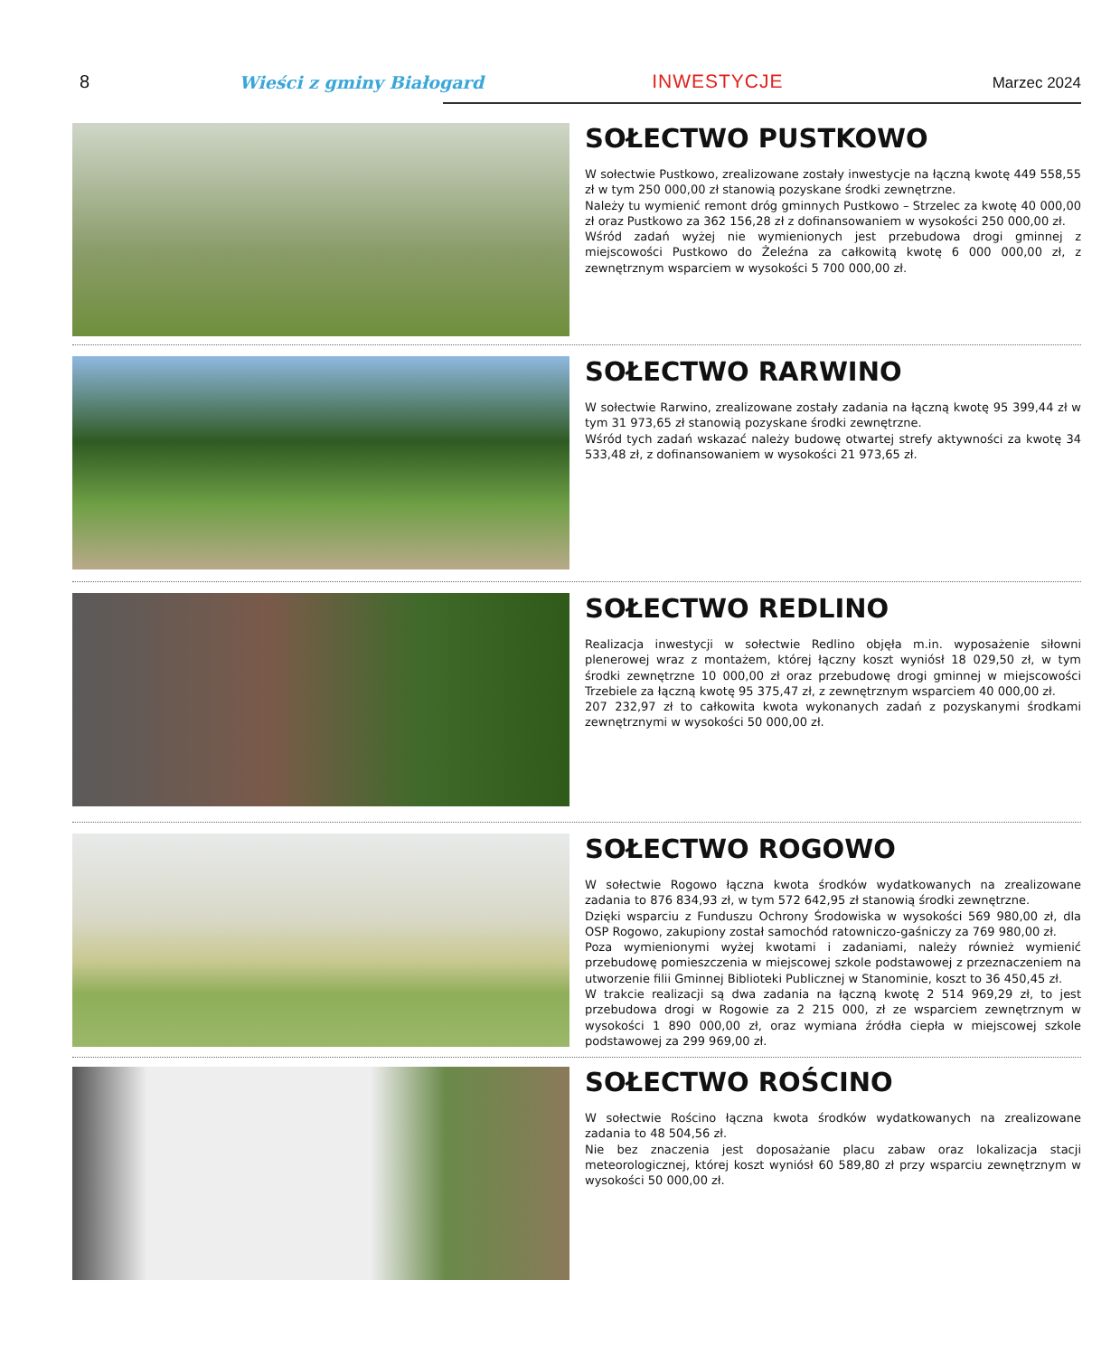8 Wieści z gminy Białogard INWESTYCJE Marzec 2024
SOŁECTWO PUSTKOWO
W sołectwie Pustkowo, zrealizowane zostały inwestycje na łączną kwotę 449 558,55 zł w tym 250 000,00 zł stanowią pozyskane środki zewnętrzne.
Należy tu wymienić remont dróg gminnych Pustkowo – Strzelec za kwotę 40 000,00 zł oraz Pustkowo za 362 156,28 zł z dofinansowaniem w wysokości 250 000,00 zł.
Wśród zadań wyżej nie wymienionych jest przebudowa drogi gminnej z miejscowości Pustkowo do Żeleźna za całkowitą kwotę 6 000 000,00 zł, z zewnętrznym wsparciem w wysokości 5 700 000,00 zł.
SOŁECTWO RARWINO
W sołectwie Rarwino, zrealizowane zostały zadania na łączną kwotę 95 399,44 zł w tym 31 973,65 zł stanowią pozyskane środki zewnętrzne.
Wśród tych zadań wskazać należy budowę otwartej strefy aktywności za kwotę 34 533,48 zł, z dofinansowaniem w wysokości 21 973,65 zł.
SOŁECTWO REDLINO
Realizacja inwestycji w sołectwie Redlino objęła m.in. wyposażenie siłowni plenerowej wraz z montażem, której łączny koszt wyniósł 18 029,50 zł, w tym środki zewnętrzne 10 000,00 zł oraz przebudowę drogi gminnej w miejscowości Trzebiele za łączną kwotę 95 375,47 zł, z zewnętrznym wsparciem 40 000,00 zł.
207 232,97 zł to całkowita kwota wykonanych zadań z pozyskanymi środkami zewnętrznymi w wysokości 50 000,00 zł.
SOŁECTWO ROGOWO
W sołectwie Rogowo łączna kwota środków wydatkowanych na zrealizowane zadania to 876 834,93 zł, w tym 572 642,95 zł stanowią środki zewnętrzne.
Dzięki wsparciu z Funduszu Ochrony Środowiska w wysokości 569 980,00 zł, dla OSP Rogowo, zakupiony został samochód ratowniczo-gaśniczy za 769 980,00 zł.
Poza wymienionymi wyżej kwotami i zadaniami, należy również wymienić przebudowę pomieszczenia w miejscowej szkole podstawowej z przeznaczeniem na utworzenie filii Gminnej Biblioteki Publicznej w Stanominie, koszt to 36 450,45 zł.
W trakcie realizacji są dwa zadania na łączną kwotę 2 514 969,29 zł, to jest przebudowa drogi w Rogowie za 2 215 000, zł ze wsparciem zewnętrznym w wysokości 1 890 000,00 zł, oraz wymiana źródła ciepła w miejscowej szkole podstawowej za 299 969,00 zł.
SOŁECTWO ROŚCINO
W sołectwie Rościno łączna kwota środków wydatkowanych na zrealizowane zadania to 48 504,56 zł.
Nie bez znaczenia jest doposażanie placu zabaw oraz lokalizacja stacji meteorologicznej, której koszt wyniósł 60 589,80 zł przy wsparciu zewnętrznym w wysokości 50 000,00 zł.